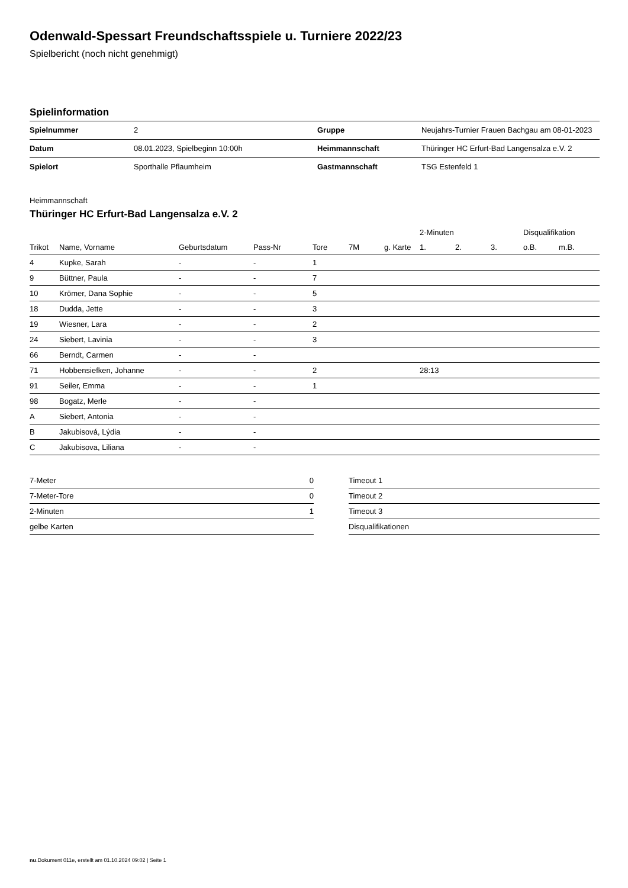Odenwald-Spessart Freundschaftsspiele u. Turniere 2022/23
Spielbericht (noch nicht genehmigt)
Spielinformation
| Spielnummer | 2 | | Gruppe | Neujahrs-Turnier Frauen Bachgau am 08-01-2023 |
| Datum | 08.01.2023, Spielbeginn 10:00h | | Heimmannschaft | Thüringer HC Erfurt-Bad Langensalza e.V. 2 |
| Spielort | Sporthalle Pflaumheim | | Gastmannschaft | TSG Estenfeld 1 |
Heimmannschaft
Thüringer HC Erfurt-Bad Langensalza e.V. 2
| | | | | | | | | 2-Minuten | | | Disqualifikation | |
| --- | --- | --- | --- | --- | --- | --- | --- | --- | --- | --- | --- | --- |
| Trikot | Name, Vorname | Geburtsdatum | Pass-Nr | Tore | 7M | g. Karte | | 1. | 2. | 3. | o.B. | m.B. |
| 4 | Kupke, Sarah | - | - | 1 | | | | | | | | |
| 9 | Büttner, Paula | - | - | 7 | | | | | | | | |
| 10 | Krömer, Dana Sophie | - | - | 5 | | | | | | | | |
| 18 | Dudda, Jette | - | - | 3 | | | | | | | | |
| 19 | Wiesner, Lara | - | - | 2 | | | | | | | | |
| 24 | Siebert, Lavinia | - | - | 3 | | | | | | | | |
| 66 | Berndt, Carmen | - | - | | | | | | | | | |
| 71 | Hobbensiefken, Johanne | - | - | 2 | | | | 28:13 | | | | |
| 91 | Seiler, Emma | - | - | 1 | | | | | | | | |
| 98 | Bogatz, Merle | - | - | | | | | | | | | |
| A | Siebert, Antonia | - | - | | | | | | | | | |
| B | Jakubisová, Lýdia | - | - | | | | | | | | | |
| C | Jakubisova, Liliana | - | - | | | | | | | | | |
| 7-Meter | 0 |
| 7-Meter-Tore | 0 |
| 2-Minuten | 1 |
| gelbe Karten | |
| Timeout 1 |
| Timeout 2 |
| Timeout 3 |
| Disqualifikationen |
nu.Dokument 011e, erstellt am 01.10.2024 09:02 | Seite 1